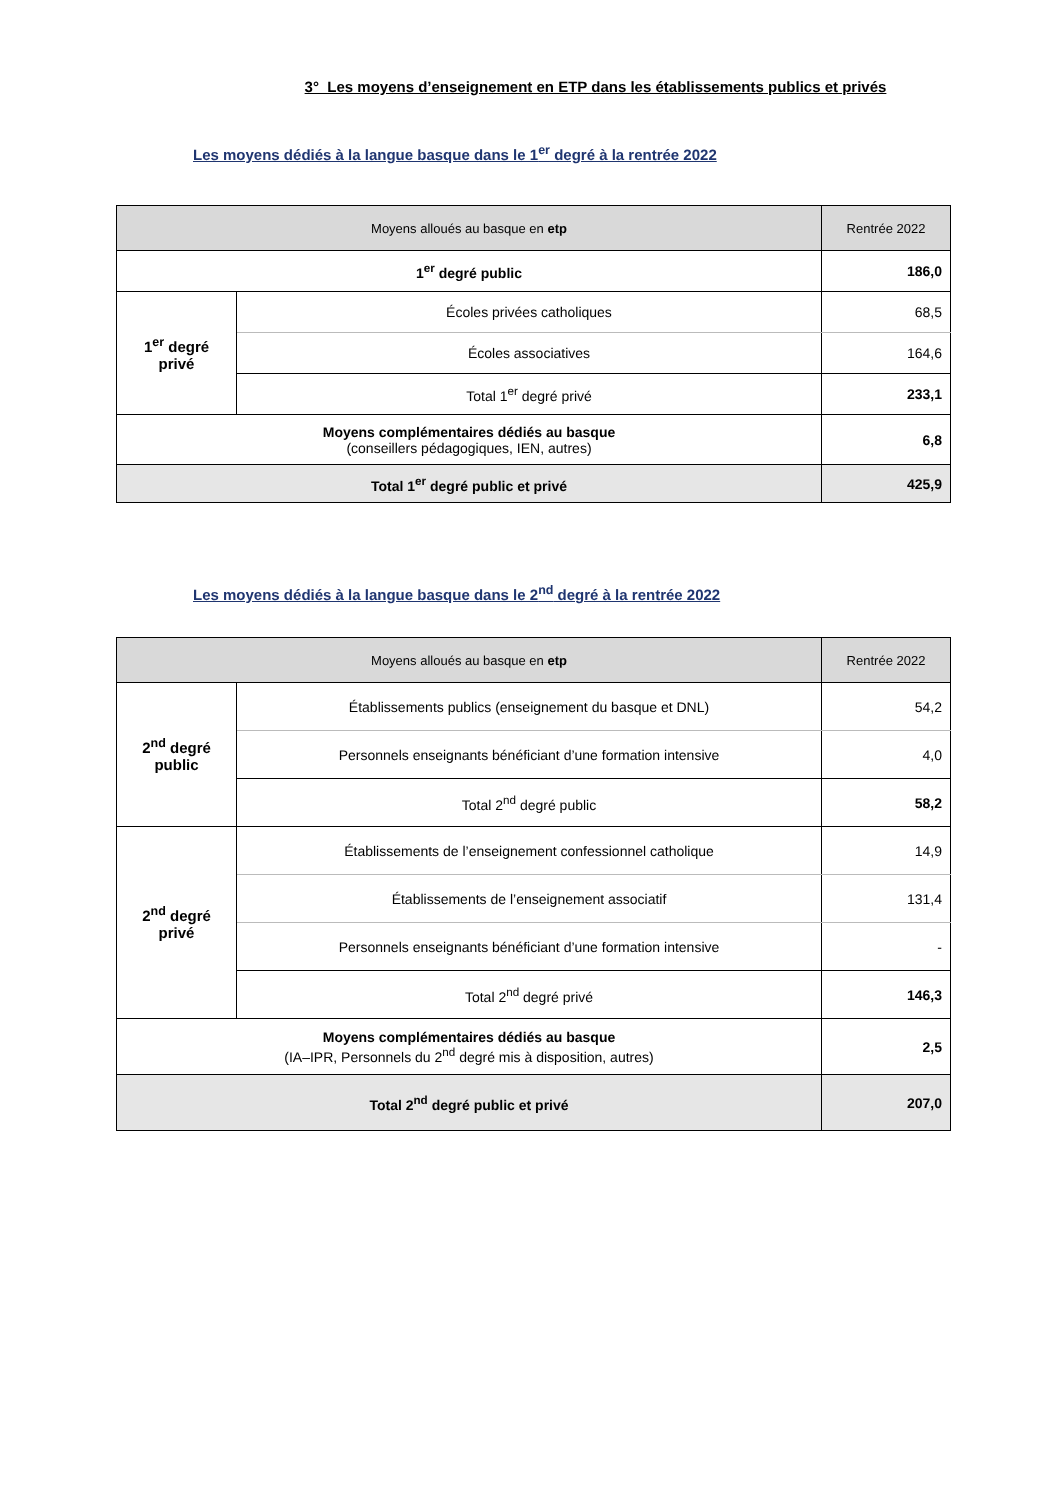3° Les moyens d’enseignement en ETP dans les établissements publics et privés
Les moyens dédiés à la langue basque dans le 1<sup>er</sup> degré à la rentrée 2022
| Moyens alloués au basque en etp | | Rentrée 2022 |
| --- | --- | --- |
| 1<sup>er</sup> degré public | | 186,0 |
| 1<sup>er</sup> degré privé | Écoles privées catholiques | 68,5 |
| | Écoles associatives | 164,6 |
| | Total 1<sup>er</sup> degré privé | 233,1 |
| Moyens complémentaires dédiés au basque (conseillers pédagogiques, IEN, autres) | | 6,8 |
| Total 1<sup>er</sup> degré public et privé | | 425,9 |
Les moyens dédiés à la langue basque dans le 2<sup>nd</sup> degré à la rentrée 2022
| Moyens alloués au basque en etp | | Rentrée 2022 |
| --- | --- | --- |
| 2<sup>nd</sup> degré public | Établissements publics (enseignement du basque et DNL) | 54,2 |
| | Personnels enseignants bénéficiant d’une formation intensive | 4,0 |
| | Total 2<sup>nd</sup> degré public | 58,2 |
| 2<sup>nd</sup> degré privé | Établissements de l’enseignement confessionnel catholique | 14,9 |
| | Établissements de l’enseignement associatif | 131,4 |
| | Personnels enseignants bénéficiant d’une formation intensive | - |
| | Total 2<sup>nd</sup> degré privé | 146,3 |
| Moyens complémentaires dédiés au basque (IA–IPR, Personnels du 2<sup>nd</sup> degré mis à disposition, autres) | | 2,5 |
| Total 2<sup>nd</sup> degré public et privé | | 207,0 |